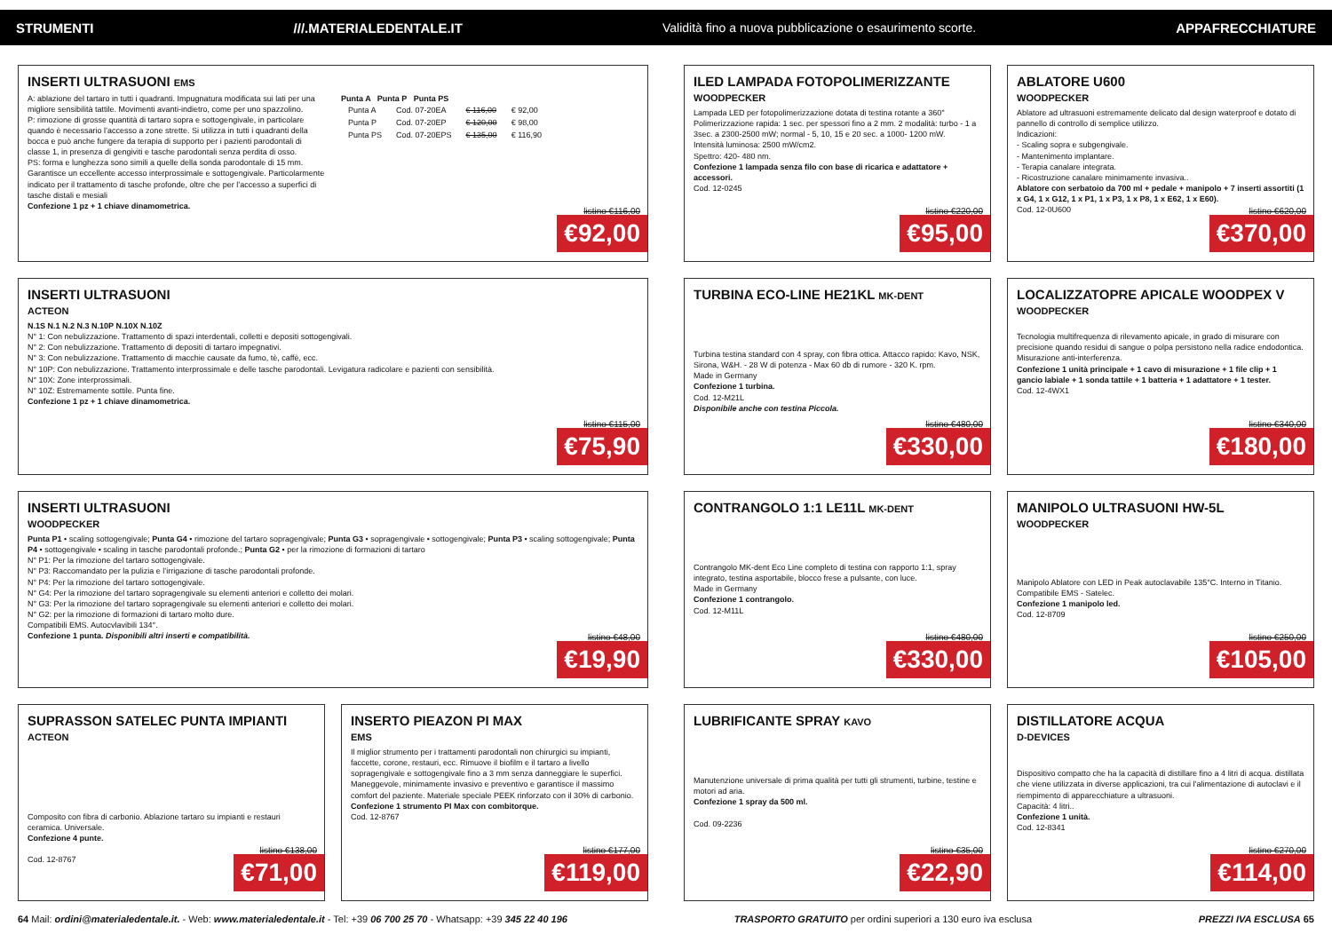STRUMENTI ///.MATERIALEDENTALE.IT Validità fino a nuova pubblicazione o esaurimento scorte. APPAFRECCHIATURE
INSERTI ULTRASUONI EMS
A: ablazione del tartaro in tutti i quadranti. Impugnatura modificata sui lati per una migliore sensibilità tattile. Movimenti avanti-indietro, come per uno spazzolino.
P: rimozione di grosse quantità di tartaro sopra e sottogengivale, in particolare quando è necessario l’accesso a zone strette. Si utilizza in tutti i quadranti della bocca e può anche fungere da terapia di supporto per i pazienti parodontali di classe 1, in presenza di gengiviti e tasche parodontali senza perdita di osso.
PS: forma e lunghezza sono simili a quelle della sonda parodontale di 15 mm. Garantisce un eccellente accesso interprossimale e sottogengivale. Particolarmente indicato per il trattamento di tasche profonde, oltre che per l’accesso a superfici di tasche distali e mesiali
Confezione 1 pz + 1 chiave dinamometrica.
Punta A Punta P Punta PS
| Punta A | Cod. 07-20EA | € 116,00 | € 92,00 |
| Punta P | Cod. 07-20EP | € 120,00 | € 98,00 |
| Punta PS | Cod. 07-20EPS | € 135,00 | € 116,90 |
listino €116,00
€92,00
INSERTI ULTRASUONI
ACTEON
N.1S N.1 N.2 N.3 N.10P N.10X N.10Z
N° 1: Con nebulizzazione. Trattamento di spazi interdentali, colletti e depositi sottogengivali.
N° 2: Con nebulizzazione. Trattamento di depositi di tartaro impegnativi.
N° 3: Con nebulizzazione. Trattamento di macchie causate da fumo, tè, caffè, ecc.
N° 10P: Con nebulizzazione. Trattamento interprossimale e delle tasche parodontali. Levigatura radicolare e pazienti con sensibilità.
N° 10X: Zone interprossimali.
N° 10Z: Estremamente sottile. Punta fine.
Confezione 1 pz + 1 chiave dinamometrica.
listino €115,00
€75,90
INSERTI ULTRASUONI
WOODPECKER
Punta P1 • scaling sottogengivale; Punta G4 • rimozione del tartaro sopragengivale; Punta G3 • sopragengivale • sottogengivale; Punta P3 • scaling sottogengivale; Punta P4 • sottogengivale • scaling in tasche parodontali profonde.; Punta G2 • per la rimozione di formazioni di tartaro
N° P1: Per la rimozione del tartaro sottogengivale.
N° P3: Raccomandato per la pulizia e l’irrigazione di tasche parodontali profonde.
N° P4: Per la rimozione del tartaro sottogengivale.
N° G4: Per la rimozione del tartaro sopragengivale su elementi anteriori e colletto dei molari.
N° G3: Per la rimozione del tartaro sopragengivale su elementi anteriori e colletto dei molari.
N° G2: per la rimozione di formazioni di tartaro molto dure.
Compatibili EMS. Autocvlavibili 134°.
Confezione 1 punta. Disponibili altri inserti e compatibilità.
listino €48,00
€19,90
SUPRASSON SATELEC PUNTA IMPIANTI
ACTEON
Composito con fibra di carbonio. Ablazione tartaro su impianti e restauri ceramica. Universale.
Confezione 4 punte.
Cod. 12-8767
listino €138,00
€71,00
INSERTO PIEAZON PI MAX
EMS
Il miglior strumento per i trattamenti parodontali non chirurgici su impianti, faccette, corone, restauri, ecc. Rimuove il biofilm e il tartaro a livello sopragengivale e sottogengivale fino a 3 mm senza danneggiare le superfici. Maneggevole, minimamente invasivo e preventivo e garantisce il massimo comfort del paziente. Materiale speciale PEEK rinforzato con il 30% di carbonio.
Confezione 1 strumento PI Max con combitorque.
Cod. 12-8767
listino €177,00
€119,00
ILED LAMPADA FOTOPOLIMERIZZANTE
WOODPECKER
Lampada LED per fotopolimerizzazione dotata di testina rotante a 360°
Polimerizzazione rapida: 1 sec. per spessori fino a 2 mm. 2 modalità: turbo - 1 a 3sec. a 2300-2500 mW; normal - 5, 10, 15 e 20 sec. a 1000- 1200 mW.
Intensità luminosa: 2500 mW/cm2.
Spettro: 420- 480 nm.
Confezione 1 lampada senza filo con base di ricarica e adattatore + accessori.
Cod. 12-0245
listino €220,00
€95,00
ABLATORE U600
WOODPECKER
Ablatore ad ultrasuoni estremamente delicato dal design waterproof e dotato di pannello di controllo di semplice utilizzo.
Indicazioni:
- Scaling sopra e subgengivale.
- Mantenimento implantare.
- Terapia canalare integrata.
- Ricostruzione canalare minimamente invasiva..
Ablatore con serbatoio da 700 ml + pedale + manipolo + 7 inserti assortiti (1 x G4, 1 x G12, 1 x P1, 1 x P3, 1 x P8, 1 x E62, 1 x E60).
Cod. 12-0U600
listino €620,00
€370,00
TURBINA ECO-LINE HE21KL MK-DENT
Turbina testina standard con 4 spray, con fibra ottica. Attacco rapido: Kavo, NSK, Sirona, W&H. - 28 W di potenza - Max 60 db di rumore - 320 K. rpm.
Made in Germany
Confezione 1 turbina.
Cod. 12-M21L
Disponibile anche con testina Piccola.
listino €480,00
€330,00
LOCALIZZATOPRE APICALE WOODPEX V
WOODPECKER
Tecnologia multifrequenza di rilevamento apicale, in grado di misurare con precisione quando residui di sangue o polpa persistono nella radice endodontica. Misurazione anti-interferenza.
Confezione 1 unità principale + 1 cavo di misurazione + 1 file clip + 1 gancio labiale + 1 sonda tattile + 1 batteria + 1 adattatore + 1 tester.
Cod. 12-4WX1
listino €340,00
€180,00
CONTRANGOLO 1:1 LE11L MK-DENT
Contrangolo MK-dent Eco Line completo di testina con rapporto 1:1, spray integrato, testina asportabile, blocco frese a pulsante, con luce.
Made in Germany
Confezione 1 contrangolo.
Cod. 12-M11L
listino €480,00
€330,00
MANIPOLO ULTRASUONI HW-5L
WOODPECKER
Manipolo Ablatore con LED in Peak autoclavabile 135°C. Interno in Titanio.
Compatibile EMS - Satelec.
Confezione 1 manipolo led.
Cod. 12-8709
listino €250,00
€105,00
LUBRIFICANTE SPRAY KAVO
Manutenzione universale di prima qualità per tutti gli strumenti, turbine, testine e motori ad aria.
Confezione 1 spray da 500 ml.
Cod. 09-2236
listino €35,00
€22,90
DISTILLATORE ACQUA
D-DEVICES
Dispositivo compatto che ha la capacità di distillare fino a 4 litri di acqua. distillata che viene utilizzata in diverse applicazioni, tra cui l’alimentazione di autoclavi e il riempimento di apparecchiature a ultrasuoni.
Capacità: 4 litri..
Confezione 1 unità.
Cod. 12-8341
listino €270,00
€114,00
64 Mail: ordini@materialedentale.it. - Web: www.materialedentale.it - Tel: +39 06 700 25 70 - Whatsapp: +39 345 22 40 196 TRASPORTO GRATUITO per ordini superiori a 130 euro iva esclusa PREZZI IVA ESCLUSA 65